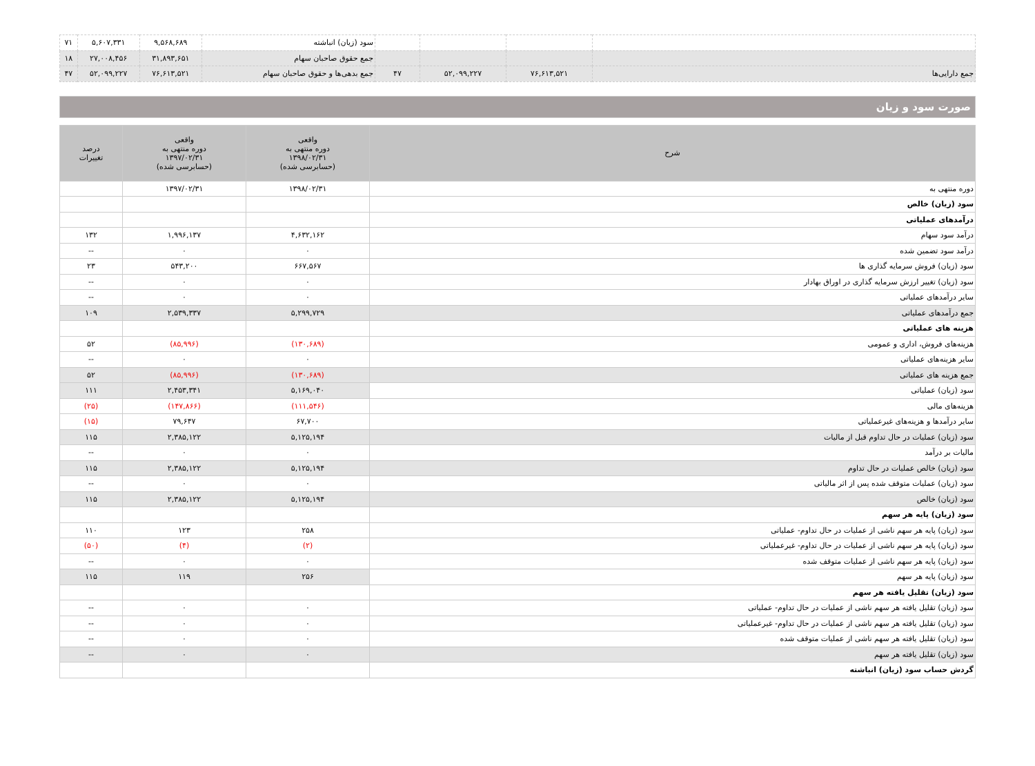| | | | | سود (زیان) انباشته | ۹,۵۶۸,۶۸۹ | ۵,۶۰۷,۳۳۱ | ۷۱ |
| | | | | جمع حقوق صاحبان سهام | ۳۱,۸۹۳,۶۵۱ | ۲۷,۰۰۸,۴۵۶ | ۱۸ |
| جمع دارایی‌ها | ۷۶,۶۱۳,۵۲۱ | ۵۲,۰۹۹,۲۲۷ | ۴۷ | جمع بدهی‌ها و حقوق صاحبان سهام | ۷۶,۶۱۳,۵۲۱ | ۵۲,۰۹۹,۲۲۷ | ۴۷ |
صورت سود و زیان
| شرح | واقعی دوره منتهی به ۱۳۹۸/۰۲/۳۱ (حسابرسی شده) | واقعی دوره منتهی به ۱۳۹۷/۰۲/۳۱ (حسابرسی شده) | درصد تغییرات |
| --- | --- | --- | --- |
| دوره منتهی به | ۱۳۹۸/۰۲/۳۱ | ۱۳۹۷/۰۲/۳۱ | |
| سود (زیان) خالص | | | |
| درآمدهای عملیاتی | | | |
| درآمد سود سهام | ۴,۶۳۲,۱۶۲ | ۱,۹۹۶,۱۳۷ | ۱۳۲ |
| درآمد سود تضمین شده | ۰ | ۰ | -- |
| سود (زیان) فروش سرمایه گذاری ها | ۶۶۷,۵۶۷ | ۵۴۳,۲۰۰ | ۲۳ |
| سود (زیان) تغییر ارزش سرمایه گذاری در اوراق بهادار | ۰ | ۰ | -- |
| سایر درآمدهای عملیاتی | ۰ | ۰ | -- |
| جمع درآمدهای عملیاتی | ۵,۲۹۹,۷۲۹ | ۲,۵۳۹,۳۳۷ | ۱۰۹ |
| هزینه های عملیاتی | | | |
| هزینه‌های فروش، اداری و عمومی | (۱۳۰,۶۸۹) | (۸۵,۹۹۶) | ۵۲ |
| سایر هزینه‌های عملیاتی | ۰ | ۰ | -- |
| جمع هزینه های عملیاتی | (۱۳۰,۶۸۹) | (۸۵,۹۹۶) | ۵۲ |
| سود (زیان) عملیاتی | ۵,۱۶۹,۰۴۰ | ۲,۴۵۳,۳۴۱ | ۱۱۱ |
| هزینه‌های مالی | (۱۱۱,۵۴۶) | (۱۴۷,۸۶۶) | (۲۵) |
| سایر درآمدها و هزینه‌های غیرعملیاتی | ۶۷,۷۰۰ | ۷۹,۶۴۷ | (۱۵) |
| سود (زیان) عملیات در حال تداوم قبل از مالیات | ۵,۱۲۵,۱۹۴ | ۲,۳۸۵,۱۲۲ | ۱۱۵ |
| مالیات بر درآمد | ۰ | ۰ | -- |
| سود (زیان) خالص عملیات در حال تداوم | ۵,۱۲۵,۱۹۴ | ۲,۳۸۵,۱۲۲ | ۱۱۵ |
| سود (زیان) عملیات متوقف شده پس از اثر مالیاتی | ۰ | ۰ | -- |
| سود (زیان) خالص | ۵,۱۲۵,۱۹۴ | ۲,۳۸۵,۱۲۲ | ۱۱۵ |
| سود (زیان) پایه هر سهم | | | |
| سود (زیان) پایه هر سهم ناشی از عملیات در حال تداوم- عملیاتی | ۲۵۸ | ۱۲۳ | ۱۱۰ |
| سود (زیان) پایه هر سهم ناشی از عملیات در حال تداوم- غیرعملیاتی | (۲) | (۴) | (۵۰) |
| سود (زیان) پایه هر سهم ناشی از عملیات متوقف شده | ۰ | ۰ | -- |
| سود (زیان) پایه هر سهم | ۲۵۶ | ۱۱۹ | ۱۱۵ |
| سود (زیان) تقلیل یافته هر سهم | | | |
| سود (زیان) تقلیل یافته هر سهم ناشی از عملیات در حال تداوم- عملیاتی | ۰ | ۰ | -- |
| سود (زیان) تقلیل یافته هر سهم ناشی از عملیات در حال تداوم- غیرعملیاتی | ۰ | ۰ | -- |
| سود (زیان) تقلیل یافته هر سهم ناشی از عملیات متوقف شده | ۰ | ۰ | -- |
| سود (زیان) تقلیل یافته هر سهم | ۰ | ۰ | -- |
| گردش حساب سود (زیان) انباشته | | | |